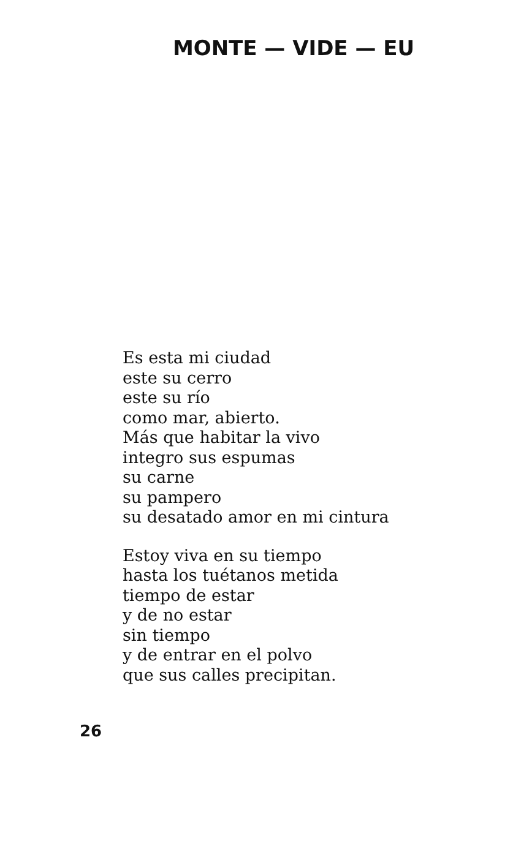MONTE — VIDE — EU
Es esta mi ciudad
este su cerro
este su río
como mar, abierto.
Más que habitar la vivo
integro sus espumas
su carne
su pampero
su desatado amor en mi cintura
Estoy viva en su tiempo
hasta los tuétanos metida
tiempo de estar
y de no estar
sin tiempo
y de entrar en el polvo
que sus calles precipitan.
26